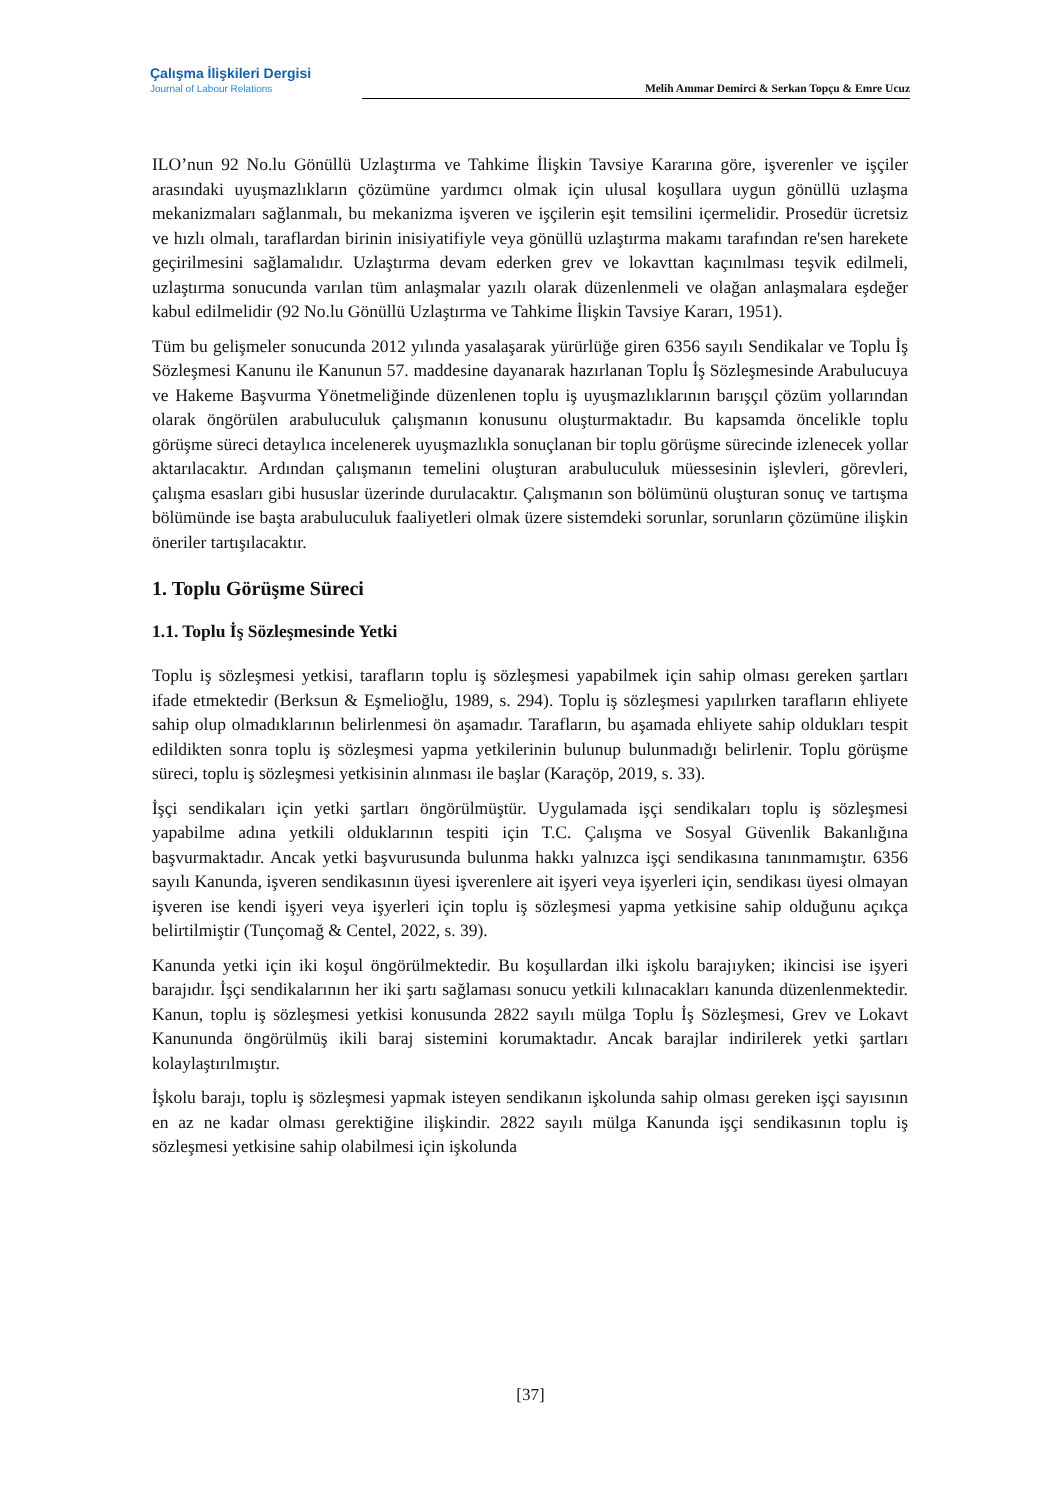Çalışma İlişkileri Dergisi
Journal of Labour Relations
Melih Ammar Demirci & Serkan Topçu & Emre Ucuz
ILO’nun 92 No.lu Gönüllü Uzlaştırma ve Tahkime İlişkin Tavsiye Kararına göre, işverenler ve işçiler arasındaki uyuşmazlıkların çözümüne yardımcı olmak için ulusal koşullara uygun gönüllü uzlaşma mekanizmaları sağlanmalı, bu mekanizma işveren ve işçilerin eşit temsilini içermelidir. Prosedür ücretsiz ve hızlı olmalı, taraflardan birinin inisiyatifiyle veya gönüllü uzlaştırma makamı tarafından re'sen harekete geçirilmesini sağlamalıdır. Uzlaştırma devam ederken grev ve lokavttan kaçınılması teşvik edilmeli, uzlaştırma sonucunda varılan tüm anlaşmalar yazılı olarak düzenlenmeli ve olağan anlaşmalara eşdeğer kabul edilmelidir (92 No.lu Gönüllü Uzlaştırma ve Tahkime İlişkin Tavsiye Kararı, 1951).
Tüm bu gelişmeler sonucunda 2012 yılında yasalaşarak yürürlüğe giren 6356 sayılı Sendikalar ve Toplu İş Sözleşmesi Kanunu ile Kanunun 57. maddesine dayanarak hazırlanan Toplu İş Sözleşmesinde Arabulucuya ve Hakeme Başvurma Yönetmeliğinde düzenlenen toplu iş uyuşmazlıklarının barışçıl çözüm yollarından olarak öngörülen arabuluculuk çalışmanın konusunu oluşturmaktadır. Bu kapsamda öncelikle toplu görüşme süreci detaylıca incelenerek uyuşmazlıkla sonuçlanan bir toplu görüşme sürecinde izlenecek yollar aktarılacaktır. Ardından çalışmanın temelini oluşturan arabuluculuk müessesinin işlevleri, görevleri, çalışma esasları gibi hususlar üzerinde durulacaktır. Çalışmanın son bölümünü oluşturan sonuç ve tartışma bölümünde ise başta arabuluculuk faaliyetleri olmak üzere sistemdeki sorunlar, sorunların çözümüne ilişkin öneriler tartışılacaktır.
1. Toplu Görüşme Süreci
1.1. Toplu İş Sözleşmesinde Yetki
Toplu iş sözleşmesi yetkisi, tarafların toplu iş sözleşmesi yapabilmek için sahip olması gereken şartları ifade etmektedir (Berksun & Eşmelioğlu, 1989, s. 294). Toplu iş sözleşmesi yapılırken tarafların ehliyete sahip olup olmadıklarının belirlenmesi ön aşamadır. Tarafların, bu aşamada ehliyete sahip oldukları tespit edildikten sonra toplu iş sözleşmesi yapma yetkilerinin bulunup bulunmadığı belirlenir. Toplu görüşme süreci, toplu iş sözleşmesi yetkisinin alınması ile başlar (Karaçöp, 2019, s. 33).
İşçi sendikaları için yetki şartları öngörülmüştür. Uygulamada işçi sendikaları toplu iş sözleşmesi yapabilme adına yetkili olduklarının tespiti için T.C. Çalışma ve Sosyal Güvenlik Bakanlığına başvurmaktadır. Ancak yetki başvurusunda bulunma hakkı yalnızca işçi sendikasına tanınmamıştır. 6356 sayılı Kanunda, işveren sendikasının üyesi işverenlere ait işyeri veya işyerleri için, sendikası üyesi olmayan işveren ise kendi işyeri veya işyerleri için toplu iş sözleşmesi yapma yetkisine sahip olduğunu açıkça belirtilmiştir (Tunçomağ & Centel, 2022, s. 39).
Kanunda yetki için iki koşul öngörülmektedir. Bu koşullardan ilki işkolu barajıyken; ikincisi ise işyeri barajıdır. İşçi sendikalarının her iki şartı sağlaması sonucu yetkili kılınacakları kanunda düzenlenmektedir. Kanun, toplu iş sözleşmesi yetkisi konusunda 2822 sayılı mülga Toplu İş Sözleşmesi, Grev ve Lokavt Kanununda öngörülmüş ikili baraj sistemini korumaktadır. Ancak barajlar indirilerek yetki şartları kolaylaştırılmıştır.
İşkolu barajı, toplu iş sözleşmesi yapmak isteyen sendikanın işkolunda sahip olması gereken işçi sayısının en az ne kadar olması gerektiğine ilişkindir. 2822 sayılı mülga Kanunda işçi sendikasının toplu iş sözleşmesi yetkisine sahip olabilmesi için işkolunda
[37]